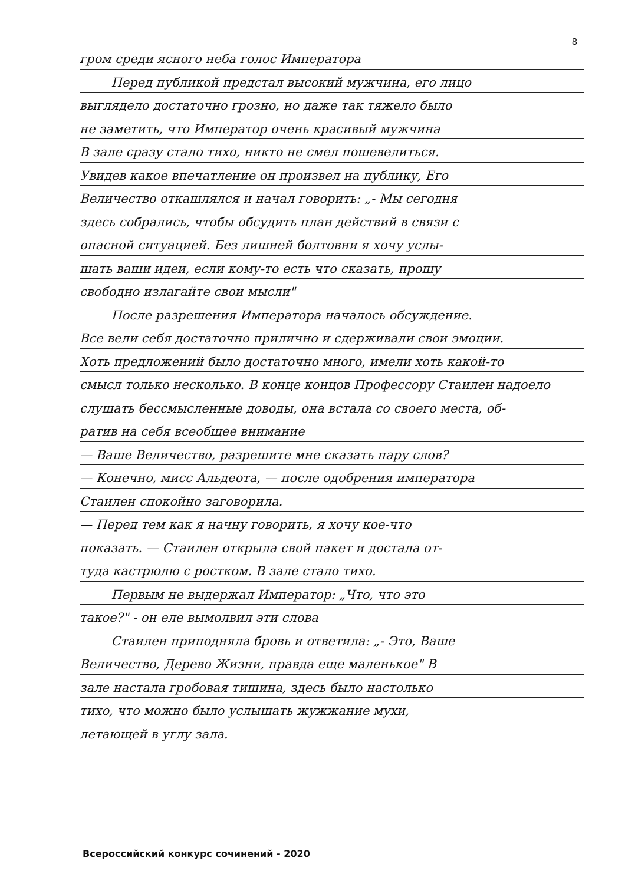8
гром среди ясного неба голос Императора
Перед публикой предстал высокий мужчина, его лицо
выглядело достаточно грозно, но даже так тяжело было
не заметить, что Император очень красивый мужчина
В зале сразу стало тихо, никто не смел пошевелиться.
Увидев какое впечатление он произвел на публику, Его
Величество откашлялся и начал говорить: „- Мы сегодня
здесь собрались, чтобы обсудить план действий в связи с
опасной ситуацией. Без лишней болтовни я хочу услы-
шать ваши идеи, если кому-то есть что сказать, прошу
свободно излагайте свои мысли"
После разрешения Императора началось обсуждение.
Все вели себя достаточно прилично и сдерживали свои эмоции.
Хоть предложений было достаточно много, имели хоть какой-то
смысл только несколько. В конце концов Профессору Стаилен надоело
слушать бессмысленные доводы, она встала со своего места, об-
ратив на себя всеобщее внимание
— Ваше Величество, разрешите мне сказать пару слов?
— Конечно, мисс Альдеота, — после одобрения императора
Стаилен спокойно заговорила.
— Перед тем как я начну говорить, я хочу кое-что
показать. — Стаилен открыла свой пакет и достала от-
туда кастрюлю с ростком. В зале стало тихо.
Первым не выдержал Император: „Что, что это
такое?" - он еле вымолвил эти слова
Стаилен приподняла бровь и ответила: „- Это, Ваше
Величество, Дерево Жизни, правда еще маленькое" В
зале настала гробовая тишина, здесь было настолько
тихо, что можно было услышать жужжание мухи,
летающей в углу зала.
Всероссийский конкурс сочинений - 2020